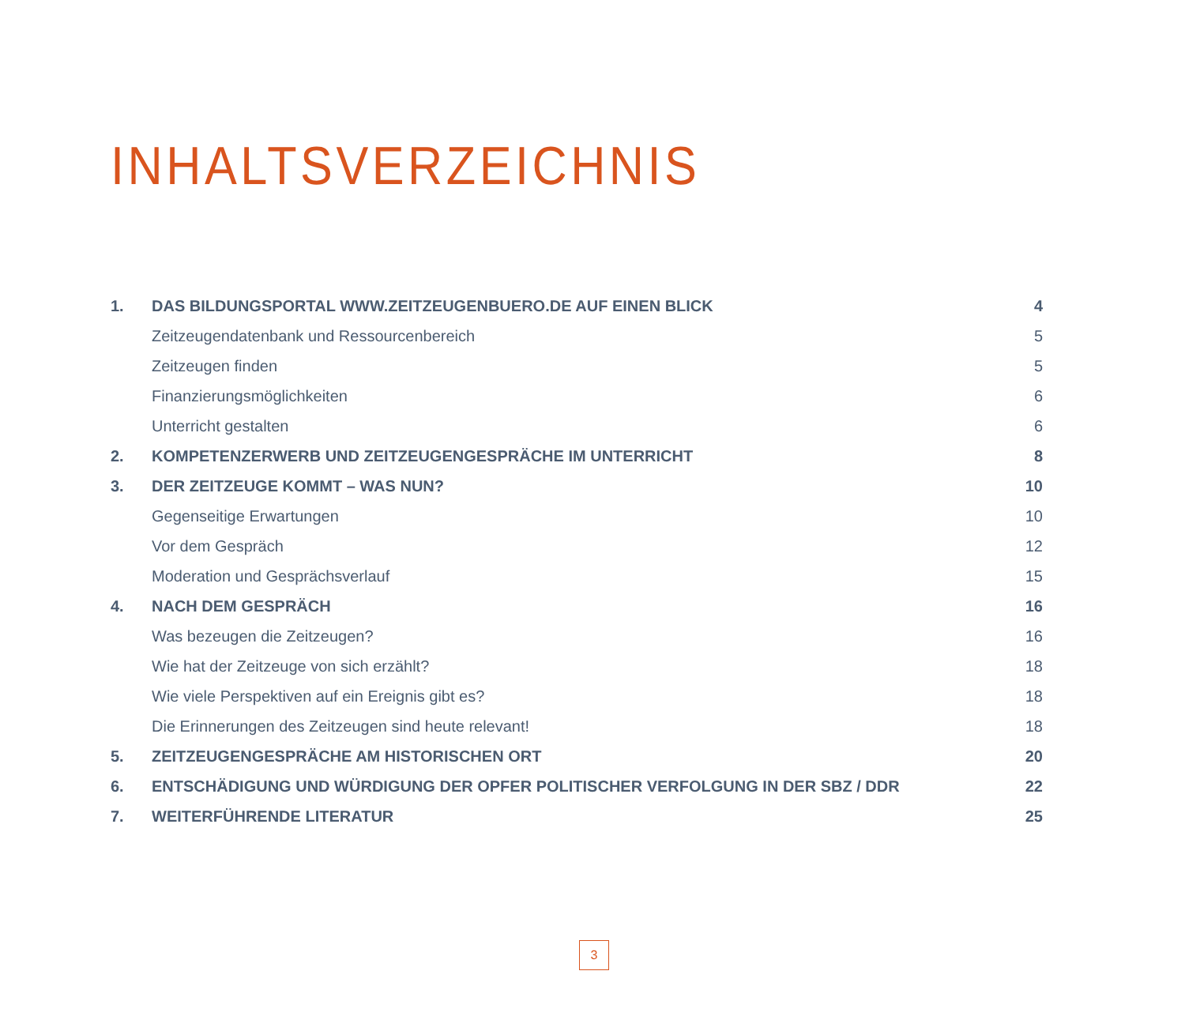INHALTSVERZEICHNIS
| 1. | DAS BILDUNGSPORTAL WWW.ZEITZEUGENBUERO.DE AUF EINEN BLICK | 4 |
| | Zeitzeugendatenbank und Ressourcenbereich | 5 |
| | Zeitzeugen finden | 5 |
| | Finanzierungsmöglichkeiten | 6 |
| | Unterricht gestalten | 6 |
| 2. | KOMPETENZERWERB UND ZEITZEUGENGESPRÄCHE IM UNTERRICHT | 8 |
| 3. | DER ZEITZEUGE KOMMT – WAS NUN? | 10 |
| | Gegenseitige Erwartungen | 10 |
| | Vor dem Gespräch | 12 |
| | Moderation und Gesprächsverlauf | 15 |
| 4. | NACH DEM GESPRÄCH | 16 |
| | Was bezeugen die Zeitzeugen? | 16 |
| | Wie hat der Zeitzeuge von sich erzählt? | 18 |
| | Wie viele Perspektiven auf ein Ereignis gibt es? | 18 |
| | Die Erinnerungen des Zeitzeugen sind heute relevant! | 18 |
| 5. | ZEITZEUGENGESPRÄCHE AM HISTORISCHEN ORT | 20 |
| 6. | ENTSCHÄDIGUNG UND WÜRDIGUNG DER OPFER POLITISCHER VERFOLGUNG IN DER SBZ / DDR | 22 |
| 7. | WEITERFÜHRENDE LITERATUR | 25 |
3